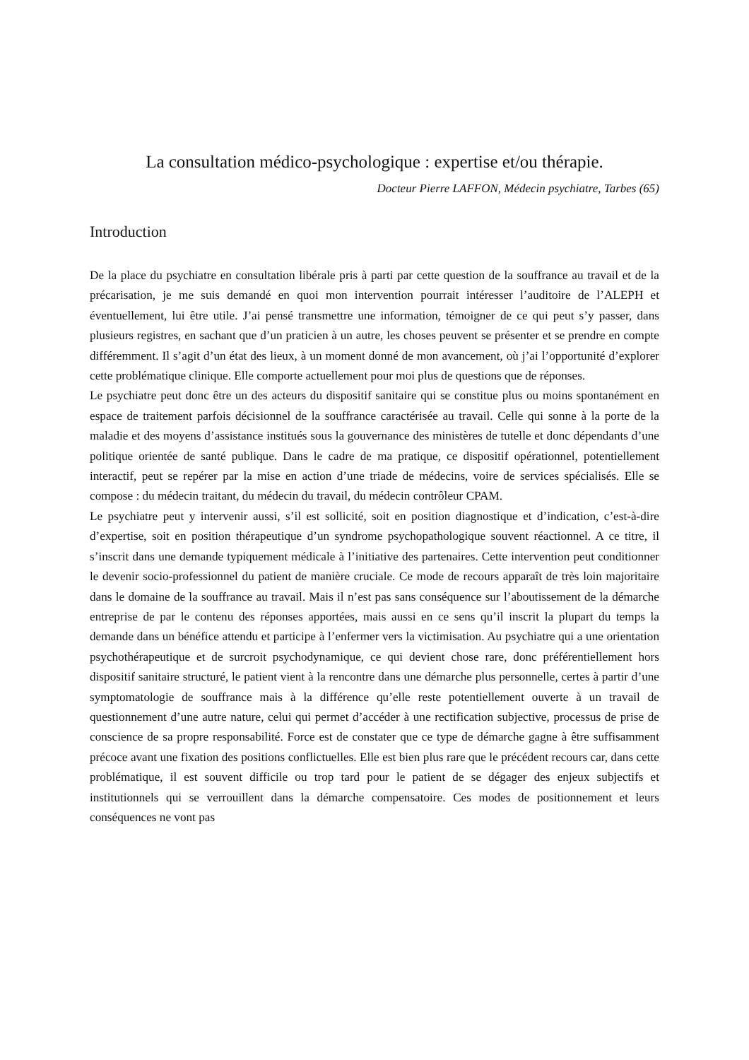La consultation médico-psychologique : expertise et/ou thérapie.
Docteur Pierre LAFFON, Médecin psychiatre, Tarbes (65)
Introduction
De la place du psychiatre en consultation libérale pris à parti par cette question de la souffrance au travail et de la précarisation, je me suis demandé en quoi mon intervention pourrait intéresser l’auditoire de l’ALEPH et éventuellement, lui être utile. J’ai pensé transmettre une information, témoigner de ce qui peut s’y passer, dans plusieurs registres, en sachant que d’un praticien à un autre, les choses peuvent se présenter et se prendre en compte différemment. Il s’agit d’un état des lieux, à un moment donné de mon avancement, où j’ai l’opportunité d’explorer cette problématique clinique. Elle comporte actuellement pour moi plus de questions que de réponses.
Le psychiatre peut donc être un des acteurs du dispositif sanitaire qui se constitue plus ou moins spontanément en espace de traitement parfois décisionnel de la souffrance caractérisée au travail. Celle qui sonne à la porte de la maladie et des moyens d’assistance institués sous la gouvernance des ministères de tutelle et donc dépendants d’une politique orientée de santé publique. Dans le cadre de ma pratique, ce dispositif opérationnel, potentiellement interactif, peut se repérer par la mise en action d’une triade de médecins, voire de services spécialisés. Elle se compose : du médecin traitant, du médecin du travail, du médecin contrôleur CPAM.
Le psychiatre peut y intervenir aussi, s’il est sollicité, soit en position diagnostique et d’indication, c’est-à-dire d’expertise, soit en position thérapeutique d’un syndrome psychopathologique souvent réactionnel. A ce titre, il s’inscrit dans une demande typiquement médicale à l’initiative des partenaires. Cette intervention peut conditionner le devenir socio-professionnel du patient de manière cruciale. Ce mode de recours apparaît de très loin majoritaire dans le domaine de la souffrance au travail. Mais il n’est pas sans conséquence sur l’aboutissement de la démarche entreprise de par le contenu des réponses apportées, mais aussi en ce sens qu’il inscrit la plupart du temps la demande dans un bénéfice attendu et participe à l’enfermer vers la victimisation. Au psychiatre qui a une orientation psychothérapeutique et de surcroit psychodynamique, ce qui devient chose rare, donc préférentiellement hors dispositif sanitaire structuré, le patient vient à la rencontre dans une démarche plus personnelle, certes à partir d’une symptomatologie de souffrance mais à la différence qu’elle reste potentiellement ouverte à un travail de questionnement d’une autre nature, celui qui permet d’accéder à une rectification subjective, processus de prise de conscience de sa propre responsabilité. Force est de constater que ce type de démarche gagne à être suffisamment précoce avant une fixation des positions conflictuelles. Elle est bien plus rare que le précédent recours car, dans cette problématique, il est souvent difficile ou trop tard pour le patient de se dégager des enjeux subjectifs et institutionnels qui se verrouillent dans la démarche compensatoire. Ces modes de positionnement et leurs conséquences ne vont pas